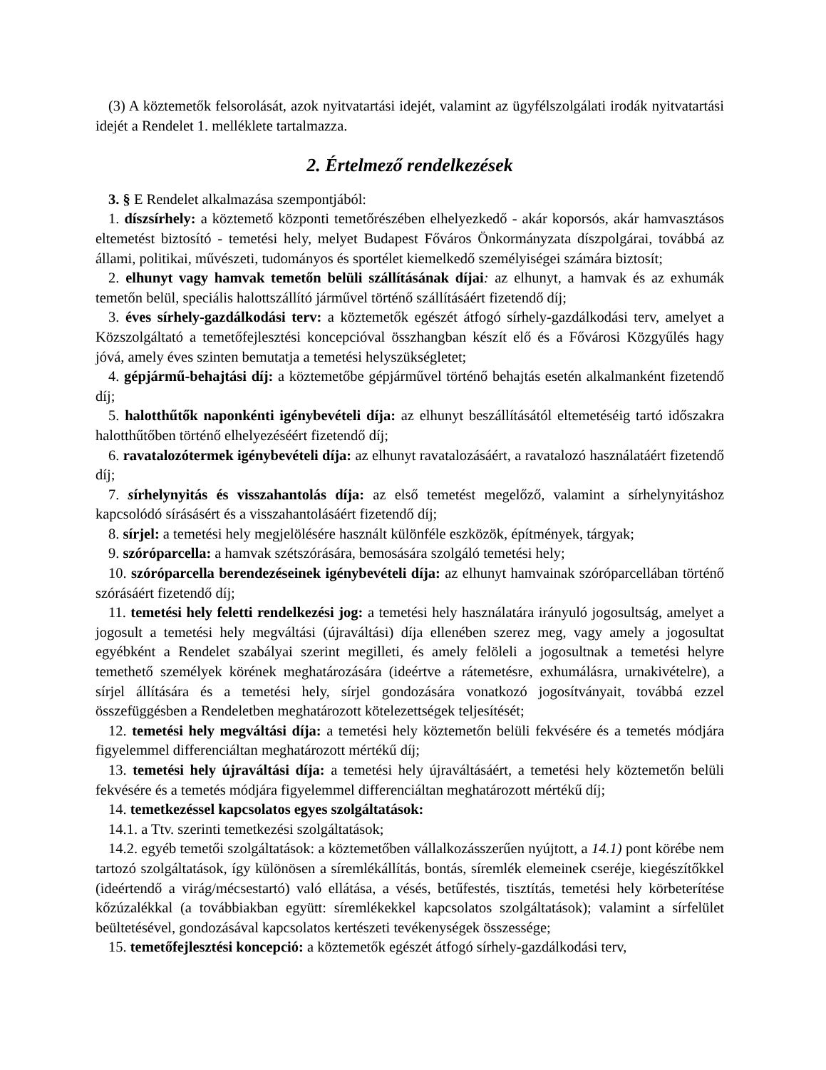(3) A köztemetők felsorolását, azok nyitvatartási idejét, valamint az ügyfélszolgálati irodák nyitvatartási idejét a Rendelet 1. melléklete tartalmazza.
2. Értelmező rendelkezések
3. § E Rendelet alkalmazása szempontjából:
1. díszsírhely: a köztemető központi temetőrészében elhelyezkedő - akár koporsós, akár hamvasztásos eltemetést biztosító - temetési hely, melyet Budapest Főváros Önkormányzata díszpolgárai, továbbá az állami, politikai, művészeti, tudományos és sportélet kiemelkedő személyiségei számára biztosít;
2. elhunyt vagy hamvak temetőn belüli szállításának díjai: az elhunyt, a hamvak és az exhumák temetőn belül, speciális halottszállító járművel történő szállításáért fizetendő díj;
3. éves sírhely-gazdálkodási terv: a köztemetők egészét átfogó sírhely-gazdálkodási terv, amelyet a Közszolgáltató a temetőfejlesztési koncepcióval összhangban készít elő és a Fővárosi Közgyűlés hagy jóvá, amely éves szinten bemutatja a temetési helyszükségletet;
4. gépjármű-behajtási díj: a köztemetőbe gépjárművel történő behajtás esetén alkalmanként fizetendő díj;
5. halotthűtők naponkénti igénybevételi díja: az elhunyt beszállításától eltemetéséig tartó időszakra halotthűtőben történő elhelyezéséért fizetendő díj;
6. ravatalozótermek igénybevételi díja: az elhunyt ravatalozásáért, a ravatalozó használatáért fizetendő díj;
7. sírhelynyitás és visszahantolás díja: az első temetést megelőző, valamint a sírhelynyitáshoz kapcsolódó sírásásért és a visszahantolásáért fizetendő díj;
8. sírjel: a temetési hely megjelölésére használt különféle eszközök, építmények, tárgyak;
9. szóróparcella: a hamvak szétszórására, bemosására szolgáló temetési hely;
10. szóróparcella berendezéseinek igénybevételi díja: az elhunyt hamvainak szóróparcellában történő szórásáért fizetendő díj;
11. temetési hely feletti rendelkezési jog: a temetési hely használatára irányuló jogosultság, amelyet a jogosult a temetési hely megváltási (újraváltási) díja ellenében szerez meg, vagy amely a jogosultat egyébként a Rendelet szabályai szerint megilleti, és amely felöleli a jogosultnak a temetési helyre temethető személyek körének meghatározására (ideértve a rátemetésre, exhumálásra, urnakivételre), a sírjel állítására és a temetési hely, sírjel gondozására vonatkozó jogosítványait, továbbá ezzel összefüggésben a Rendeletben meghatározott kötelezettségek teljesítését;
12. temetési hely megváltási díja: a temetési hely köztemetőn belüli fekvésére és a temetés módjára figyelemmel differenciáltan meghatározott mértékű díj;
13. temetési hely újraváltási díja: a temetési hely újraváltásáért, a temetési hely köztemetőn belüli fekvésére és a temetés módjára figyelemmel differenciáltan meghatározott mértékű díj;
14. temetkezéssel kapcsolatos egyes szolgáltatások:
14.1. a Ttv. szerinti temetkezési szolgáltatások;
14.2. egyéb temetői szolgáltatások: a köztemetőben vállalkozásszerűen nyújtott, a 14.1) pont körébe nem tartozó szolgáltatások, így különösen a síremlékállítás, bontás, síremlék elemeinek cseréje, kiegészítőkkel (ideértendő a virág/mécsestartó) való ellátása, a vésés, betűfestés, tisztítás, temetési hely körbeterítése kőzúzalékkal (a továbbiakban együtt: síremlékekkel kapcsolatos szolgáltatások); valamint a sírfelület beültetésével, gondozásával kapcsolatos kertészeti tevékenységek összessége;
15. temetőfejlesztési koncepció: a köztemetők egészét átfogó sírhely-gazdálkodási terv,